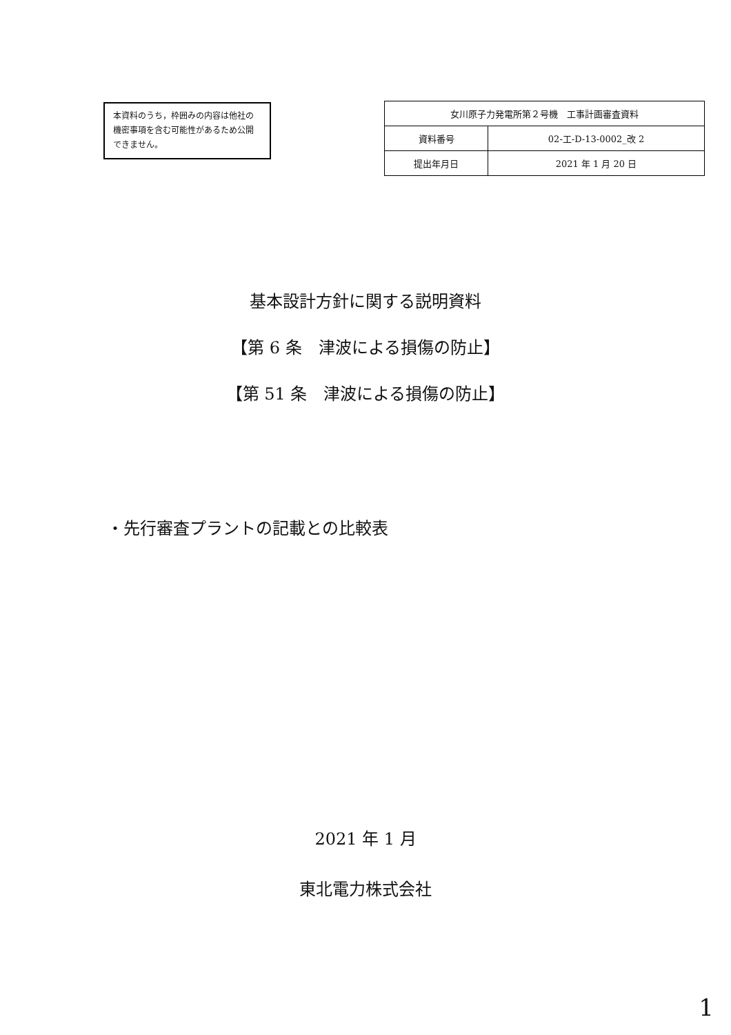本資料のうち，枠囲みの内容は他社の機密事項を含む可能性があるため公開できません。
| 女川原子力発電所第２号機 工事計画審査資料 | |
| 資料番号 | 02-工-D-13-0002_改 2 |
| 提出年月日 | 2021 年 1 月 20 日 |
基本設計方針に関する説明資料
【第 6 条　津波による損傷の防止】
【第 51 条　津波による損傷の防止】
・先行審査プラントの記載との比較表
2021 年 1 月
東北電力株式会社
1